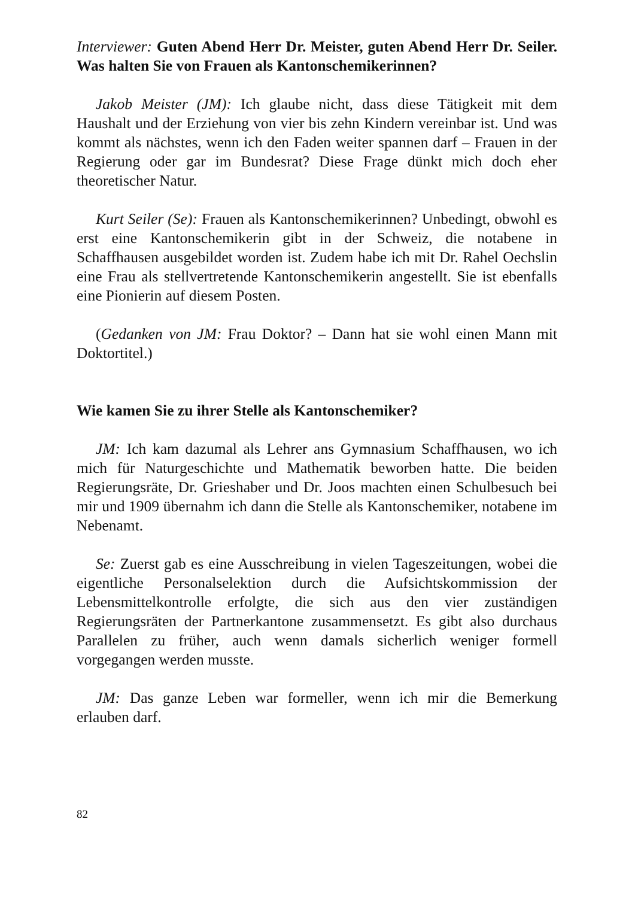Interviewer: Guten Abend Herr Dr. Meister, guten Abend Herr Dr. Seiler. Was halten Sie von Frauen als Kantonschemikerinnen?
Jakob Meister (JM): Ich glaube nicht, dass diese Tätigkeit mit dem Haushalt und der Erziehung von vier bis zehn Kindern vereinbar ist. Und was kommt als nächstes, wenn ich den Faden weiter spannen darf – Frauen in der Regierung oder gar im Bundesrat? Diese Frage dünkt mich doch eher theoretischer Natur.
Kurt Seiler (Se): Frauen als Kantonschemikerinnen? Unbedingt, obwohl es erst eine Kantonschemikerin gibt in der Schweiz, die notabene in Schaffhausen ausgebildet worden ist. Zudem habe ich mit Dr. Rahel Oechslin eine Frau als stellvertretende Kantonschemikerin angestellt. Sie ist ebenfalls eine Pionierin auf diesem Posten.
(Gedanken von JM: Frau Doktor? – Dann hat sie wohl einen Mann mit Doktortitel.)
Wie kamen Sie zu ihrer Stelle als Kantonschemiker?
JM: Ich kam dazumal als Lehrer ans Gymnasium Schaffhausen, wo ich mich für Naturgeschichte und Mathematik beworben hatte. Die beiden Regierungsräte, Dr. Grieshaber und Dr. Joos machten einen Schulbesuch bei mir und 1909 übernahm ich dann die Stelle als Kantonschemiker, notabene im Nebenamt.
Se: Zuerst gab es eine Ausschreibung in vielen Tageszeitungen, wobei die eigentliche Personalselektion durch die Aufsichtskommission der Lebensmittelkontrolle erfolgte, die sich aus den vier zuständigen Regierungsräten der Partnerkantone zusammensetzt. Es gibt also durchaus Parallelen zu früher, auch wenn damals sicherlich weniger formell vorgegangen werden musste.
JM: Das ganze Leben war formeller, wenn ich mir die Bemerkung erlauben darf.
82